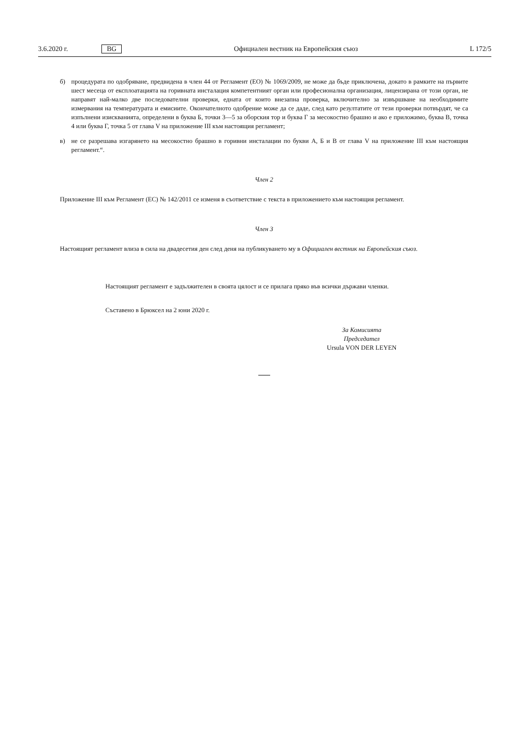3.6.2020 г. BG Официален вестник на Европейския съюз L 172/5
б) процедурата по одобряване, предвидена в член 44 от Регламент (ЕО) № 1069/2009, не може да бъде приключена, докато в рамките на първите шест месеца от експлоатацията на горивната инсталация компетентният орган или професионална организация, лицензирана от този орган, не направят най-малко две последователни проверки, едната от които внезапна проверка, включително за извършване на необходимите измервания на температурата и емисиите. Окончателното одобрение може да се даде, след като резултатите от тези проверки потвърдят, че са изпълнени изискванията, определени в буква Б, точки 3—5 за оборския тор и буква Г за месокостно брашно и ако е приложимо, буква В, точка 4 или буква Г, точка 5 от глава V на приложение III към настоящия регламент;
в) не се разрешава изгарянето на месокостно брашно в горивни инсталации по букви А, Б и В от глава V на приложение III към настоящия регламент.“.
Член 2
Приложение III към Регламент (ЕС) № 142/2011 се изменя в съответствие с текста в приложението към настоящия регламент.
Член 3
Настоящият регламент влиза в сила на двадесетия ден след деня на публикуването му в Официален вестник на Европейския съюз.
Настоящият регламент е задължителен в своята цялост и се прилага пряко във всички държави членки.
Съставено в Брюксел на 2 юни 2020 г.
За Комисията
Председател
Ursula VON DER LEYEN